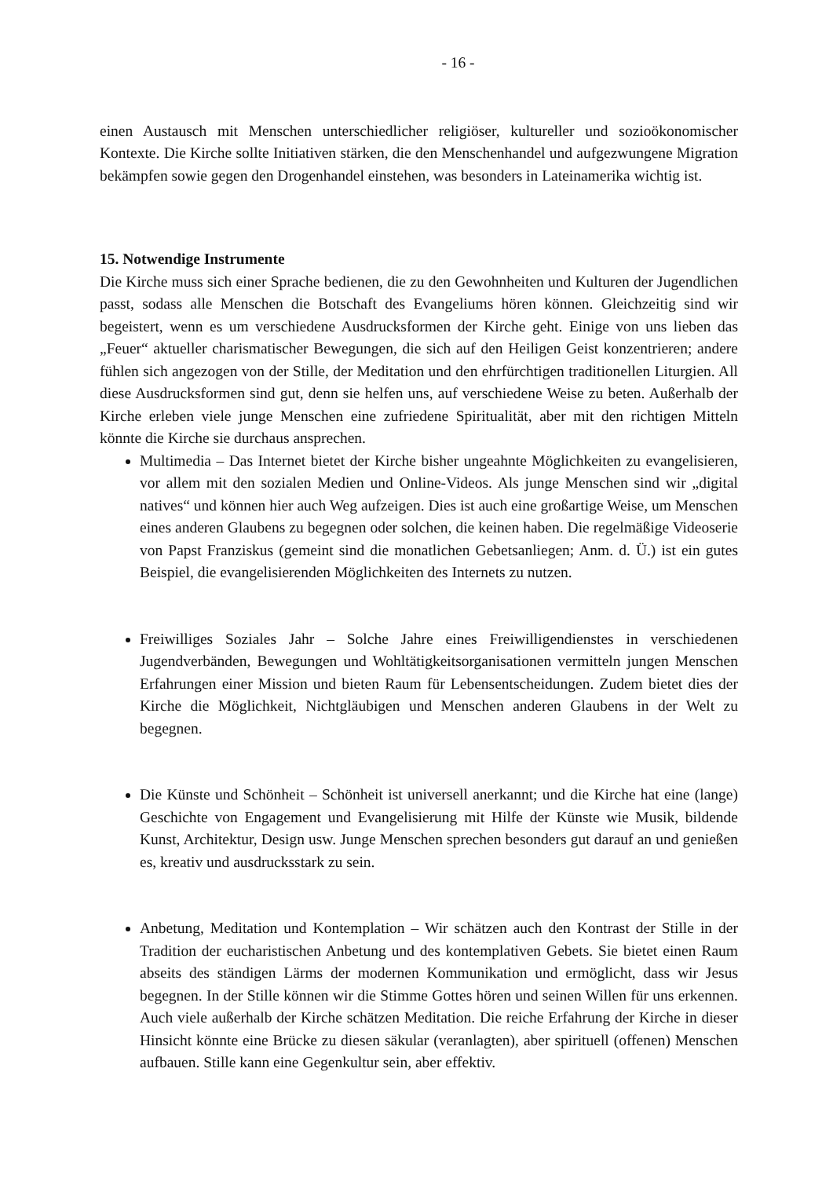- 16 -
einen Austausch mit Menschen unterschiedlicher religiöser, kultureller und sozioökonomischer Kontexte. Die Kirche sollte Initiativen stärken, die den Menschenhandel und aufgezwungene Migration bekämpfen sowie gegen den Drogenhandel einstehen, was besonders in Lateinamerika wichtig ist.
15. Notwendige Instrumente
Die Kirche muss sich einer Sprache bedienen, die zu den Gewohnheiten und Kulturen der Jugendlichen passt, sodass alle Menschen die Botschaft des Evangeliums hören können. Gleichzeitig sind wir begeistert, wenn es um verschiedene Ausdrucksformen der Kirche geht. Einige von uns lieben das „Feuer“ aktueller charismatischer Bewegungen, die sich auf den Heiligen Geist konzentrieren; andere fühlen sich angezogen von der Stille, der Meditation und den ehrfürchtigen traditionellen Liturgien. All diese Ausdrucksformen sind gut, denn sie helfen uns, auf verschiedene Weise zu beten. Außerhalb der Kirche erleben viele junge Menschen eine zufriedene Spiritualität, aber mit den richtigen Mitteln könnte die Kirche sie durchaus ansprechen.
Multimedia – Das Internet bietet der Kirche bisher ungeahnte Möglichkeiten zu evangelisieren, vor allem mit den sozialen Medien und Online-Videos. Als junge Menschen sind wir „digital natives“ und können hier auch Weg aufzeigen. Dies ist auch eine großartige Weise, um Menschen eines anderen Glaubens zu begegnen oder solchen, die keinen haben. Die regelmäßige Videoserie von Papst Franziskus (gemeint sind die monatlichen Gebetsanliegen; Anm. d. Ü.) ist ein gutes Beispiel, die evangelisierenden Möglichkeiten des Internets zu nutzen.
Freiwilliges Soziales Jahr – Solche Jahre eines Freiwilligendienstes in verschiedenen Jugendverbänden, Bewegungen und Wohltätigkeitsorganisationen vermitteln jungen Menschen Erfahrungen einer Mission und bieten Raum für Lebensentscheidungen. Zudem bietet dies der Kirche die Möglichkeit, Nichtgläubigen und Menschen anderen Glaubens in der Welt zu begegnen.
Die Künste und Schönheit – Schönheit ist universell anerkannt; und die Kirche hat eine (lange) Geschichte von Engagement und Evangelisierung mit Hilfe der Künste wie Musik, bildende Kunst, Architektur, Design usw. Junge Menschen sprechen besonders gut darauf an und genießen es, kreativ und ausdrucksstark zu sein.
Anbetung, Meditation und Kontemplation – Wir schätzen auch den Kontrast der Stille in der Tradition der eucharistischen Anbetung und des kontemplativen Gebets. Sie bietet einen Raum abseits des ständigen Lärms der modernen Kommunikation und ermöglicht, dass wir Jesus begegnen. In der Stille können wir die Stimme Gottes hören und seinen Willen für uns erkennen. Auch viele außerhalb der Kirche schätzen Meditation. Die reiche Erfahrung der Kirche in dieser Hinsicht könnte eine Brücke zu diesen säkular (veranlagten), aber spirituell (offenen) Menschen aufbauen. Stille kann eine Gegenkultur sein, aber effektiv.